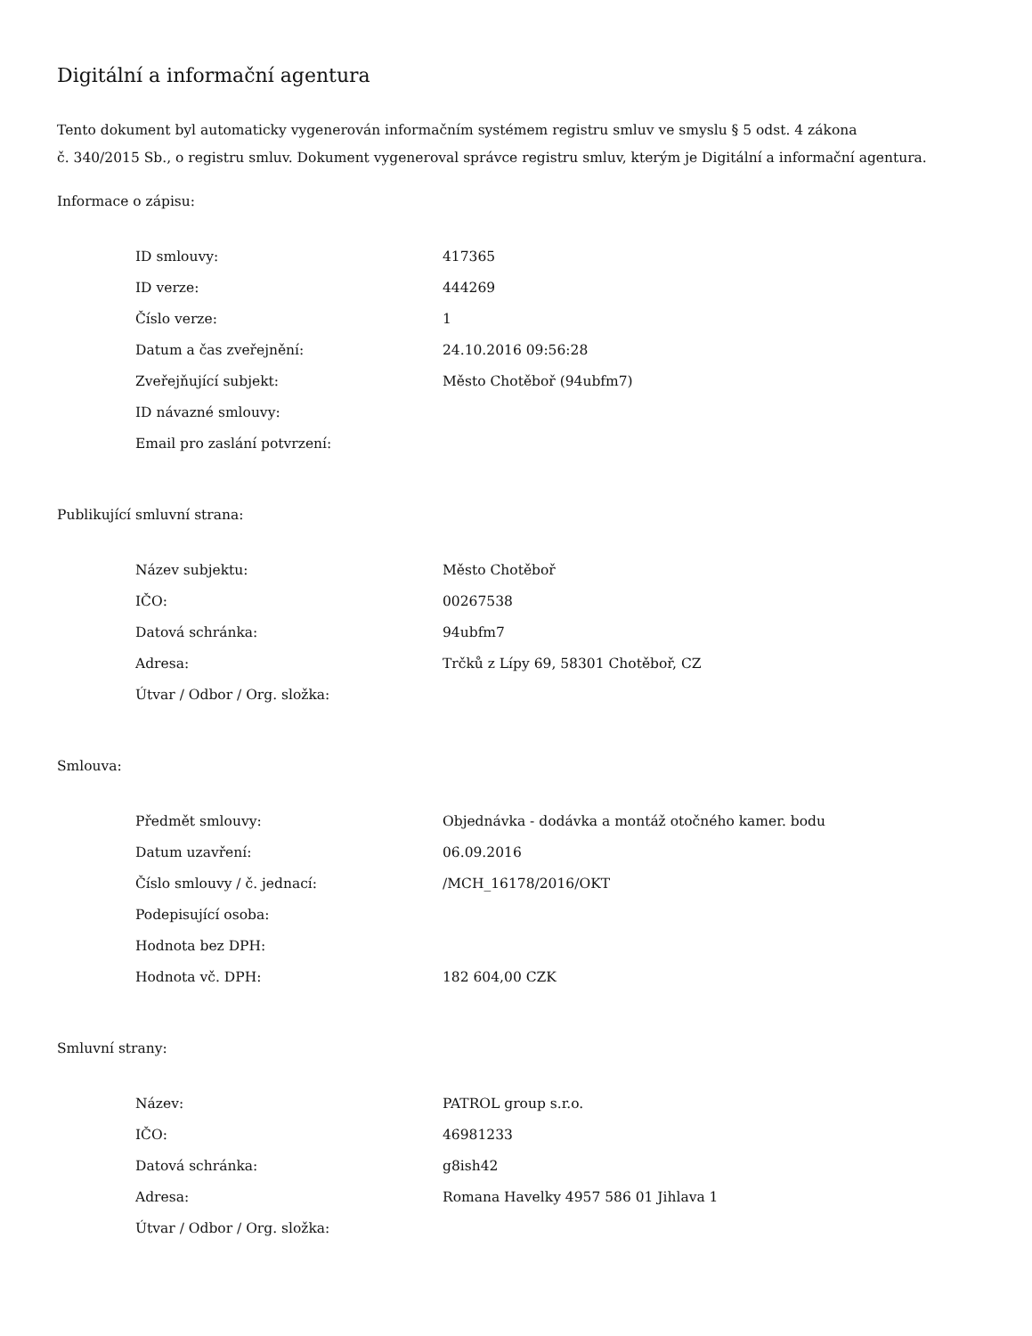Digitální a informační agentura
Tento dokument byl automaticky vygenerován informačním systémem registru smluv ve smyslu § 5 odst. 4 zákona
č. 340/2015 Sb., o registru smluv. Dokument vygeneroval správce registru smluv, kterým je Digitální a informační agentura.
Informace o zápisu:
| ID smlouvy: | 417365 |
| ID verze: | 444269 |
| Číslo verze: | 1 |
| Datum a čas zveřejnění: | 24.10.2016 09:56:28 |
| Zveřejňující subjekt: | Město Chotěboř (94ubfm7) |
| ID návazné smlouvy: | |
| Email pro zaslání potvrzení: | |
Publikující smluvní strana:
| Název subjektu: | Město Chotěboř |
| IČO: | 00267538 |
| Datová schránka: | 94ubfm7 |
| Adresa: | Trčků z Lípy 69, 58301 Chotěboř, CZ |
| Útvar / Odbor / Org. složka: | |
Smlouva:
| Předmět smlouvy: | Objednávka - dodávka a montáž otočného kamer. bodu |
| Datum uzavření: | 06.09.2016 |
| Číslo smlouvy / č. jednací: | /MCH_16178/2016/OKT |
| Podepisující osoba: | |
| Hodnota bez DPH: | |
| Hodnota vč. DPH: | 182 604,00 CZK |
Smluvní strany:
| Název: | PATROL group s.r.o. |
| IČO: | 46981233 |
| Datová schránka: | g8ish42 |
| Adresa: | Romana Havelky 4957 586 01 Jihlava 1 |
| Útvar / Odbor / Org. složka: | |